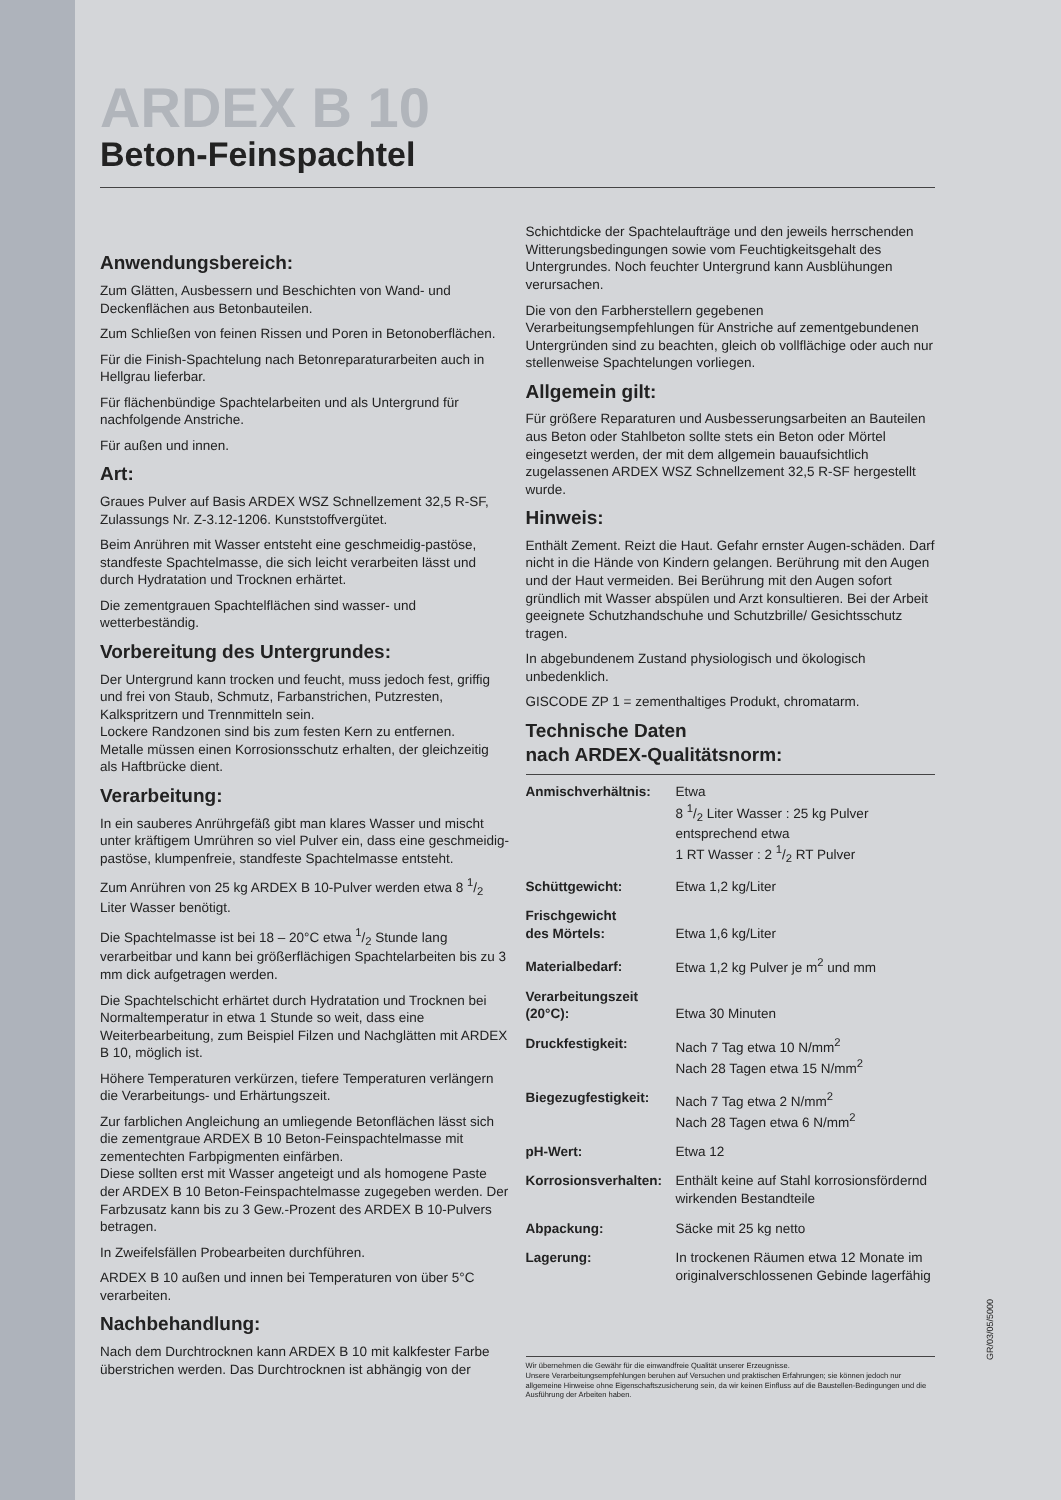ARDEX B 10
Beton-Feinspachtel
Anwendungsbereich:
Zum Glätten, Ausbessern und Beschichten von Wand- und Deckenflächen aus Betonbauteilen.
Zum Schließen von feinen Rissen und Poren in Betonoberflächen.
Für die Finish-Spachtelung nach Betonreparaturarbeiten auch in Hellgrau lieferbar.
Für flächenbündige Spachtelarbeiten und als Untergrund für nachfolgende Anstriche.
Für außen und innen.
Art:
Graues Pulver auf Basis ARDEX WSZ Schnellzement 32,5 R-SF, Zulassungs Nr. Z-3.12-1206. Kunststoffvergütet.
Beim Anrühren mit Wasser entsteht eine geschmeidig-pastöse, standfeste Spachtelmasse, die sich leicht verarbeiten lässt und durch Hydratation und Trocknen erhärtet.
Die zementgrauen Spachtelflächen sind wasser- und wetterbeständig.
Vorbereitung des Untergrundes:
Der Untergrund kann trocken und feucht, muss jedoch fest, griffig und frei von Staub, Schmutz, Farbanstrichen, Putzresten, Kalkspritzern und Trennmitteln sein.
Lockere Randzonen sind bis zum festen Kern zu entfernen.
Metalle müssen einen Korrosionsschutz erhalten, der gleichzeitig als Haftbrücke dient.
Verarbeitung:
In ein sauberes Anrührgefäß gibt man klares Wasser und mischt unter kräftigem Umrühren so viel Pulver ein, dass eine geschmeidig-pastöse, klumpenfreie, standfeste Spachtelmasse entsteht.
Zum Anrühren von 25 kg ARDEX B 10-Pulver werden etwa 8 1/2 Liter Wasser benötigt.
Die Spachtelmasse ist bei 18 – 20°C etwa 1/2 Stunde lang verarbeitbar und kann bei größerflächigen Spachtelarbeiten bis zu 3 mm dick aufgetragen werden.
Die Spachtelschicht erhärtet durch Hydratation und Trocknen bei Normaltemperatur in etwa 1 Stunde so weit, dass eine Weiterbearbeitung, zum Beispiel Filzen und Nachglätten mit ARDEX B 10, möglich ist.
Höhere Temperaturen verkürzen, tiefere Temperaturen verlängern die Verarbeitungs- und Erhärtungszeit.
Zur farblichen Angleichung an umliegende Betonflächen lässt sich die zementgraue ARDEX B 10 Beton-Feinspachtelmasse mit zementechten Farbpigmenten einfärben.
Diese sollten erst mit Wasser angeteigt und als homogene Paste der ARDEX B 10 Beton-Feinspachtelmasse zugegeben werden. Der Farbzusatz kann bis zu 3 Gew.-Prozent des ARDEX B 10-Pulvers betragen.
In Zweifelsfällen Probearbeiten durchführen.
ARDEX B 10 außen und innen bei Temperaturen von über 5°C verarbeiten.
Nachbehandlung:
Nach dem Durchtrocknen kann ARDEX B 10 mit kalkfester Farbe überstrichen werden. Das Durchtrocknen ist abhängig von der
Schichtdicke der Spachtelaufträge und den jeweils herrschenden Witterungsbedingungen sowie vom Feuchtigkeitsgehalt des Untergrundes. Noch feuchter Untergrund kann Ausblühungen verursachen.
Die von den Farbherstellern gegebenen Verarbeitungsempfehlungen für Anstriche auf zementgebundenen Untergründen sind zu beachten, gleich ob vollflächige oder auch nur stellenweise Spachtelungen vorliegen.
Allgemein gilt:
Für größere Reparaturen und Ausbesserungsarbeiten an Bauteilen aus Beton oder Stahlbeton sollte stets ein Beton oder Mörtel eingesetzt werden, der mit dem allgemein bauaufsichtlich zugelassenen ARDEX WSZ Schnellzement 32,5 R-SF hergestellt wurde.
Hinweis:
Enthält Zement. Reizt die Haut. Gefahr ernster Augen-schäden. Darf nicht in die Hände von Kindern gelangen. Berührung mit den Augen und der Haut vermeiden. Bei Berührung mit den Augen sofort gründlich mit Wasser abspülen und Arzt konsultieren. Bei der Arbeit geeignete Schutzhandschuhe und Schutzbrille/ Gesichtsschutz tragen.
In abgebundenem Zustand physiologisch und ökologisch unbedenklich.
GISCODE ZP 1 = zementhaltiges Produkt, chromatarm.
Technische Daten
nach ARDEX-Qualitätsnorm:
| Anmischverhältnis: | Etwa 8 1/2 Liter Wasser : 25 kg Pulver entsprechend etwa 1 RT Wasser : 2 1/2 RT Pulver |
| Schüttgewicht: | Etwa 1,2 kg/Liter |
| Frischgewicht des Mörtels: | Etwa 1,6 kg/Liter |
| Materialbedarf: | Etwa 1,2 kg Pulver je m<sup>2</sup> und mm |
| Verarbeitungszeit (20°C): | Etwa 30 Minuten |
| Druckfestigkeit: | Nach 7 Tag etwa 10 N/mm<sup>2</sup> Nach 28 Tagen etwa 15 N/mm<sup>2</sup> |
| Biegezugfestigkeit: | Nach 7 Tag etwa 2 N/mm<sup>2</sup> Nach 28 Tagen etwa 6 N/mm<sup>2</sup> |
| pH-Wert: | Etwa 12 |
| Korrosionsverhalten: | Enthält keine auf Stahl korrosionsfördernd wirkenden Bestandteile |
| Abpackung: | Säcke mit 25 kg netto |
| Lagerung: | In trockenen Räumen etwa 12 Monate im originalverschlossenen Gebinde lagerfähig |
Wir übernehmen die Gewähr für die einwandfreie Qualität unserer Erzeugnisse.
Unsere Verarbeitungsempfehlungen beruhen auf Versuchen und praktischen Erfahrungen; sie können jedoch nur allgemeine Hinweise ohne Eigenschaftszusicherung sein, da wir keinen Einfluss auf die Baustellen-Bedingungen und die Ausführung der Arbeiten haben.
GR/03/05/5000